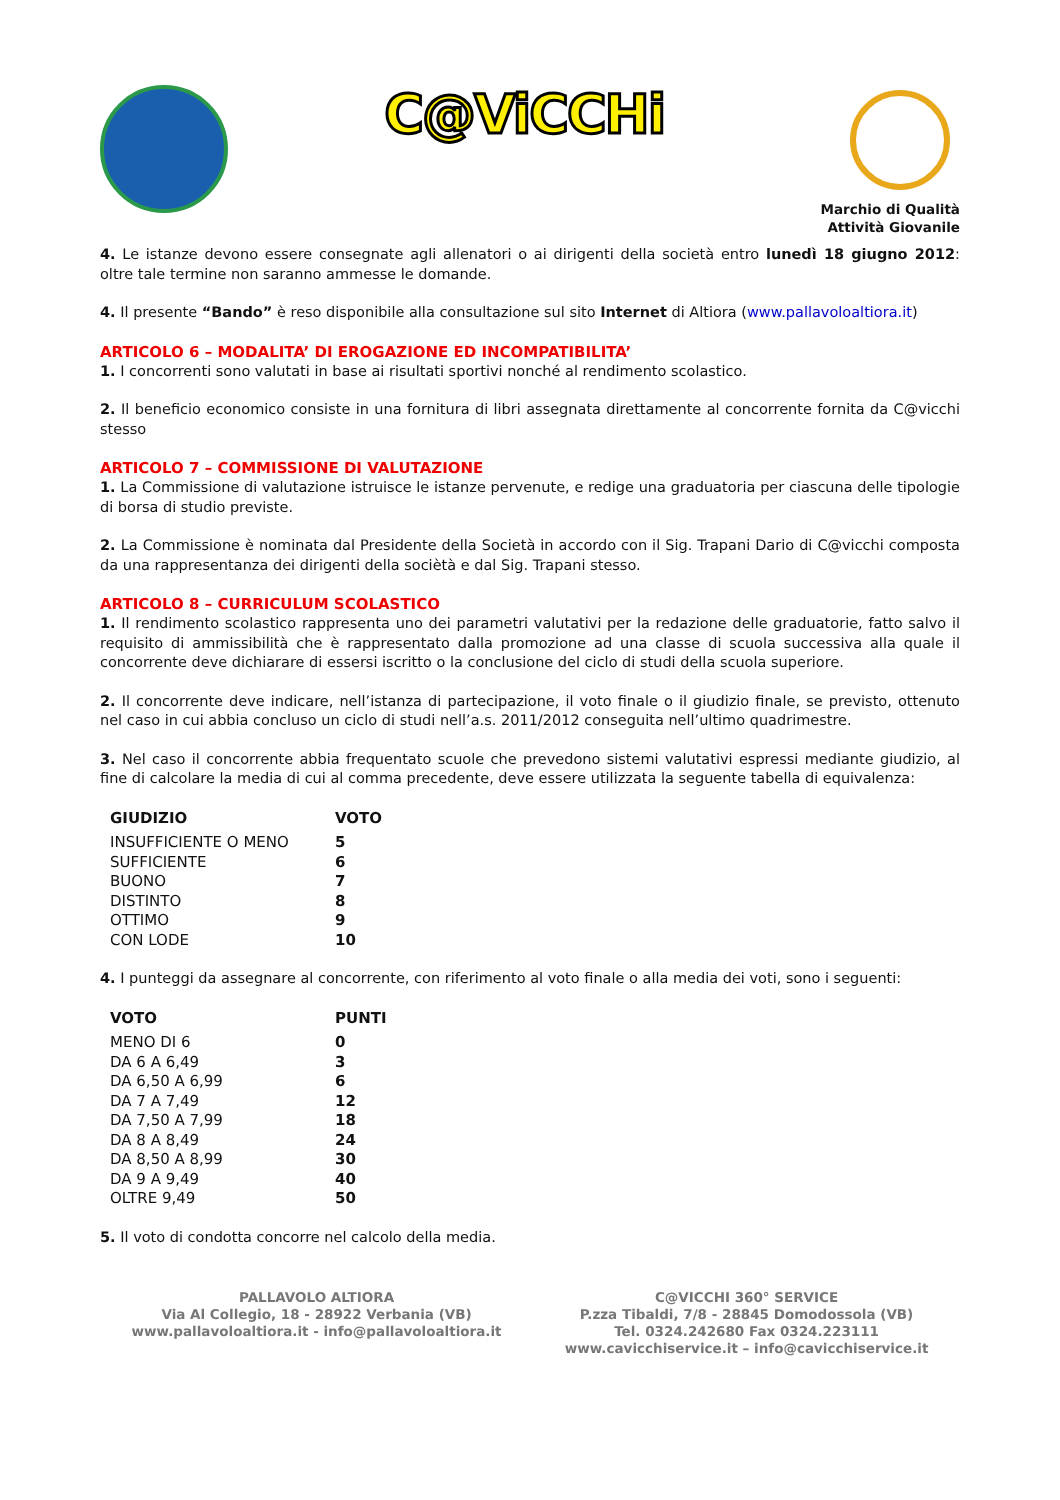C@ViCCHi
Marchio di Qualità
Attività Giovanile
4. Le istanze devono essere consegnate agli allenatori o ai dirigenti della società entro lunedì 18 giugno 2012: oltre tale termine non saranno ammesse le domande.
4. Il presente “Bando” è reso disponibile alla consultazione sul sito Internet di Altiora (www.pallavoloaltiora.it)
ARTICOLO 6 – MODALITA’ DI EROGAZIONE ED INCOMPATIBILITA’
1. I concorrenti sono valutati in base ai risultati sportivi nonché al rendimento scolastico.
2. Il beneficio economico consiste in una fornitura di libri assegnata direttamente al concorrente fornita da C@vicchi stesso
ARTICOLO 7 – COMMISSIONE DI VALUTAZIONE
1. La Commissione di valutazione istruisce le istanze pervenute, e redige una graduatoria per ciascuna delle tipologie di borsa di studio previste.
2. La Commissione è nominata dal Presidente della Società in accordo con il Sig. Trapani Dario di C@vicchi composta da una rappresentanza dei dirigenti della sociètà e dal Sig. Trapani stesso.
ARTICOLO 8 – CURRICULUM SCOLASTICO
1. Il rendimento scolastico rappresenta uno dei parametri valutativi per la redazione delle graduatorie, fatto salvo il requisito di ammissibilità che è rappresentato dalla promozione ad una classe di scuola successiva alla quale il concorrente deve dichiarare di essersi iscritto o la conclusione del ciclo di studi della scuola superiore.
2. Il concorrente deve indicare, nell’istanza di partecipazione, il voto finale o il giudizio finale, se previsto, ottenuto nel caso in cui abbia concluso un ciclo di studi nell’a.s. 2011/2012 conseguita nell’ultimo quadrimestre.
3. Nel caso il concorrente abbia frequentato scuole che prevedono sistemi valutativi espressi mediante giudizio, al fine di calcolare la media di cui al comma precedente, deve essere utilizzata la seguente tabella di equivalenza:
| GIUDIZIO | VOTO |
| --- | --- |
| INSUFFICIENTE O MENO | 5 |
| SUFFICIENTE | 6 |
| BUONO | 7 |
| DISTINTO | 8 |
| OTTIMO | 9 |
| CON LODE | 10 |
4. I punteggi da assegnare al concorrente, con riferimento al voto finale o alla media dei voti, sono i seguenti:
| VOTO | PUNTI |
| --- | --- |
| MENO DI 6 | 0 |
| DA 6 A 6,49 | 3 |
| DA 6,50 A 6,99 | 6 |
| DA 7 A 7,49 | 12 |
| DA 7,50 A 7,99 | 18 |
| DA 8 A 8,49 | 24 |
| DA 8,50 A 8,99 | 30 |
| DA 9 A 9,49 | 40 |
| OLTRE 9,49 | 50 |
5. Il voto di condotta concorre nel calcolo della media.
PALLAVOLO ALTIORA
Via Al Collegio, 18 - 28922 Verbania (VB)
www.pallavoloaltiora.it - info@pallavoloaltiora.it
C@VICCHI 360° SERVICE
P.zza Tibaldi, 7/8 - 28845 Domodossola (VB)
Tel. 0324.242680 Fax 0324.223111
www.cavicchiservice.it – info@cavicchiservice.it